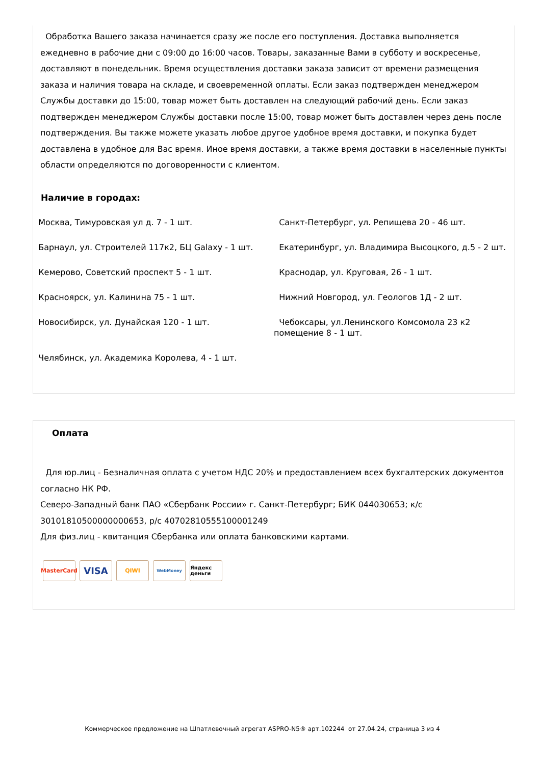Обработка Вашего заказа начинается сразу же после его поступления. Доставка выполняется ежедневно в рабочие дни с 09:00 до 16:00 часов. Товары, заказанные Вами в субботу и воскресенье, доставляют в понедельник. Время осуществления доставки заказа зависит от времени размещения заказа и наличия товара на складе, и своевременной оплаты. Если заказ подтвержден менеджером Службы доставки до 15:00, товар может быть доставлен на следующий рабочий день. Если заказ подтвержден менеджером Службы доставки после 15:00, товар может быть доставлен через день после подтверждения. Вы также можете указать любое другое удобное время доставки, и покупка будет доставлена в удобное для Вас время. Иное время доставки, а также время доставки в населенные пункты области определяются по договоренности с клиентом.
Наличие в городах:
Москва, Тимуровская ул д. 7 - 1 шт.
Санкт-Петербург, ул. Репищева 20 - 46 шт.
Барнаул, ул. Строителей 117к2, БЦ Galaxy - 1 шт.
Екатеринбург, ул. Владимира Высоцкого, д.5 - 2 шт.
Кемерово, Советский проспект 5 - 1 шт.
Краснодар, ул. Круговая, 26 - 1 шт.
Красноярск, ул. Калинина 75 - 1 шт.
Нижний Новгород, ул. Геологов 1Д - 2 шт.
Новосибирск, ул. Дунайская 120 - 1 шт.
Чебоксары, ул.Ленинского Комсомола 23 к2 помещение 8 - 1 шт.
Челябинск, ул. Академика Королева, 4 - 1 шт.
Оплата
Для юр.лиц - Безналичная оплата с учетом НДС 20% и предоставлением всех бухгалтерских документов согласно НК РФ.
Северо-Западный банк ПАО «Сбербанк России» г. Санкт-Петербург; БИК 044030653; к/с 30101810500000000653, р/с 40702810555100001249
Для физ.лиц - квитанция Сбербанка или оплата банковскими картами.
MasterCard VISA QIWI WebMoney Яндекс деньги
Коммерческое предложение на Шпатлевочный агрегат ASPRO-N5® арт.102244 от 27.04.24, страница 3 из 4